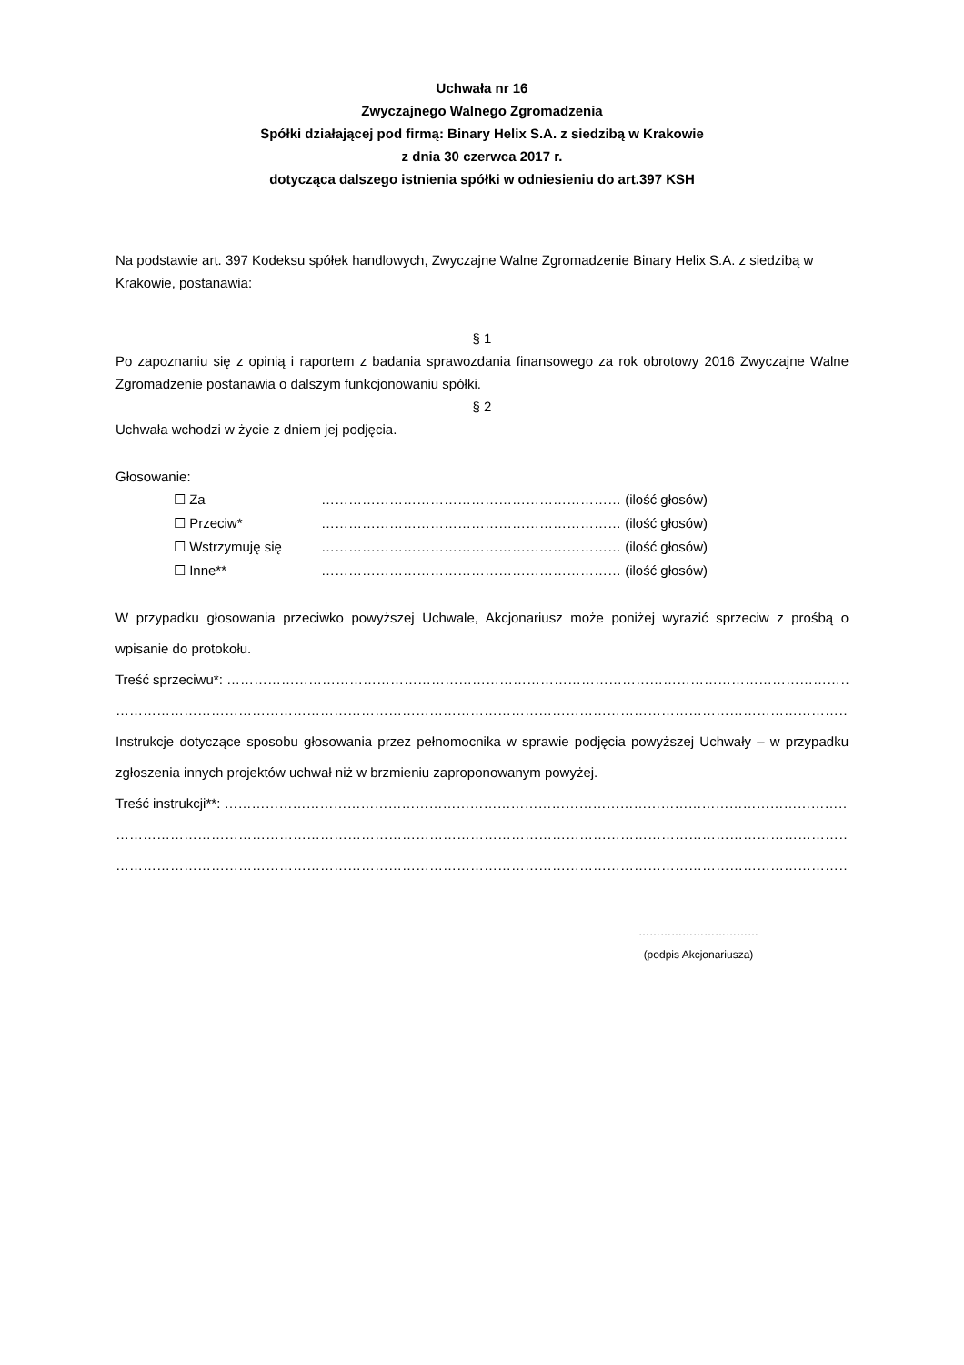Uchwała nr 16
Zwyczajnego Walnego Zgromadzenia
Spółki działającej pod firmą: Binary Helix S.A. z siedzibą w Krakowie
z dnia 30 czerwca 2017 r.
dotycząca dalszego istnienia spółki w odniesieniu do art.397 KSH
Na podstawie art. 397 Kodeksu spółek handlowych, Zwyczajne Walne Zgromadzenie Binary Helix S.A. z siedzibą w Krakowie, postanawia:
§ 1
Po zapoznaniu się z opinią i raportem z badania sprawozdania finansowego za rok obrotowy 2016 Zwyczajne Walne Zgromadzenie postanawia o dalszym funkcjonowaniu spółki.
§ 2
Uchwała wchodzi w życie z dniem jej podjęcia.
Głosowanie:
☐ Za ………………………………………………………… (ilość głosów)
☐ Przeciw* ………………………………………………………… (ilość głosów)
☐ Wstrzymuję się ………………………………………………………… (ilość głosów)
☐ Inne** ………………………………………………………… (ilość głosów)
W przypadku głosowania przeciwko powyższej Uchwale, Akcjonariusz może poniżej wyrazić sprzeciw z prośbą o wpisanie do protokołu.
Treść sprzeciwu*: …………………………………………………………………………………………………………………………………….
………………………………………………………………………………………………………………………………………………………….
Instrukcje dotyczące sposobu głosowania przez pełnomocnika w sprawie podjęcia powyższej Uchwały – w przypadku zgłoszenia innych projektów uchwał niż w brzmieniu zaproponowanym powyżej.
Treść instrukcji**: ……………………………………………………………………………………………………………………………………..
…………………………………………………………………………………………………………………………………………………………..
…………………………………………………………………………………………………………………………………………………………..
……………………………
(podpis Akcjonariusza)